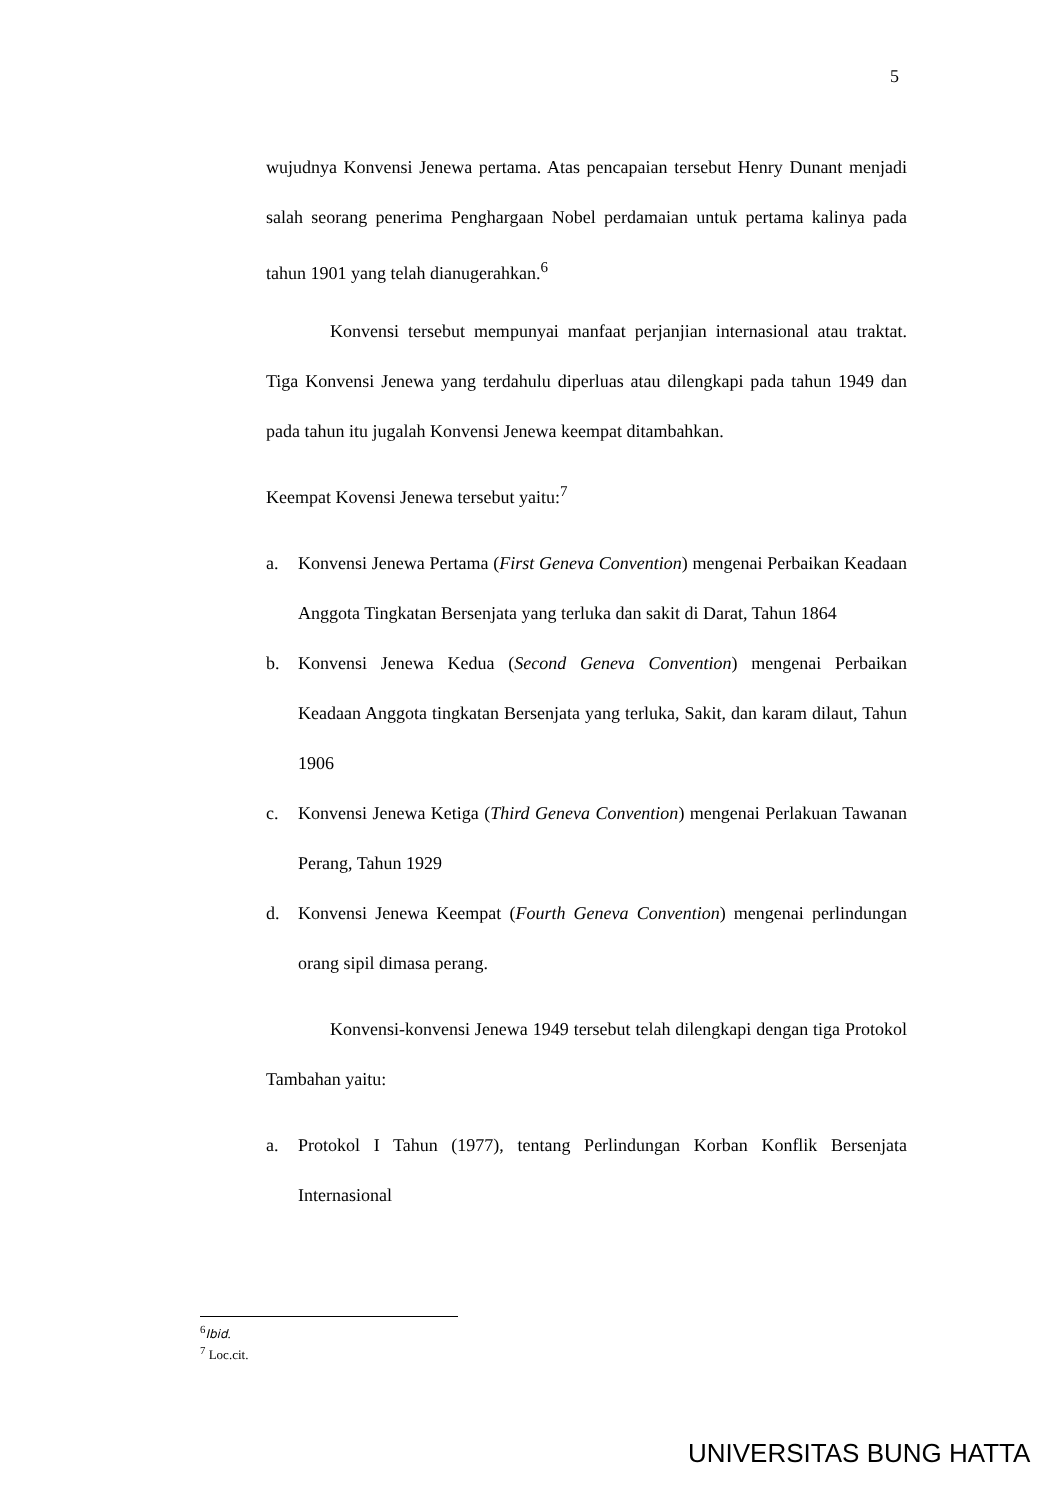5
wujudnya Konvensi Jenewa pertama. Atas pencapaian tersebut Henry Dunant menjadi salah seorang penerima Penghargaan Nobel perdamaian untuk pertama kalinya pada tahun 1901 yang telah dianugerahkan.<sup>6</sup>
Konvensi tersebut mempunyai manfaat perjanjian internasional atau traktat. Tiga Konvensi Jenewa yang terdahulu diperluas atau dilengkapi pada tahun 1949 dan pada tahun itu jugalah Konvensi Jenewa keempat ditambahkan.
Keempat Kovensi Jenewa tersebut yaitu:<sup>7</sup>
a. Konvensi Jenewa Pertama (First Geneva Convention) mengenai Perbaikan Keadaan Anggota Tingkatan Bersenjata yang terluka dan sakit di Darat, Tahun 1864
b. Konvensi Jenewa Kedua (Second Geneva Convention) mengenai Perbaikan Keadaan Anggota tingkatan Bersenjata yang terluka, Sakit, dan karam dilaut, Tahun 1906
c. Konvensi Jenewa Ketiga (Third Geneva Convention) mengenai Perlakuan Tawanan Perang, Tahun 1929
d. Konvensi Jenewa Keempat (Fourth Geneva Convention) mengenai perlindungan orang sipil dimasa perang.
Konvensi-konvensi Jenewa 1949 tersebut telah dilengkapi dengan tiga Protokol Tambahan yaitu:
a. Protokol I Tahun (1977), tentang Perlindungan Korban Konflik Bersenjata Internasional
<sup>6</sup> Ibid.
<sup>7</sup> Loc.cit.
UNIVERSITAS BUNG HATTA